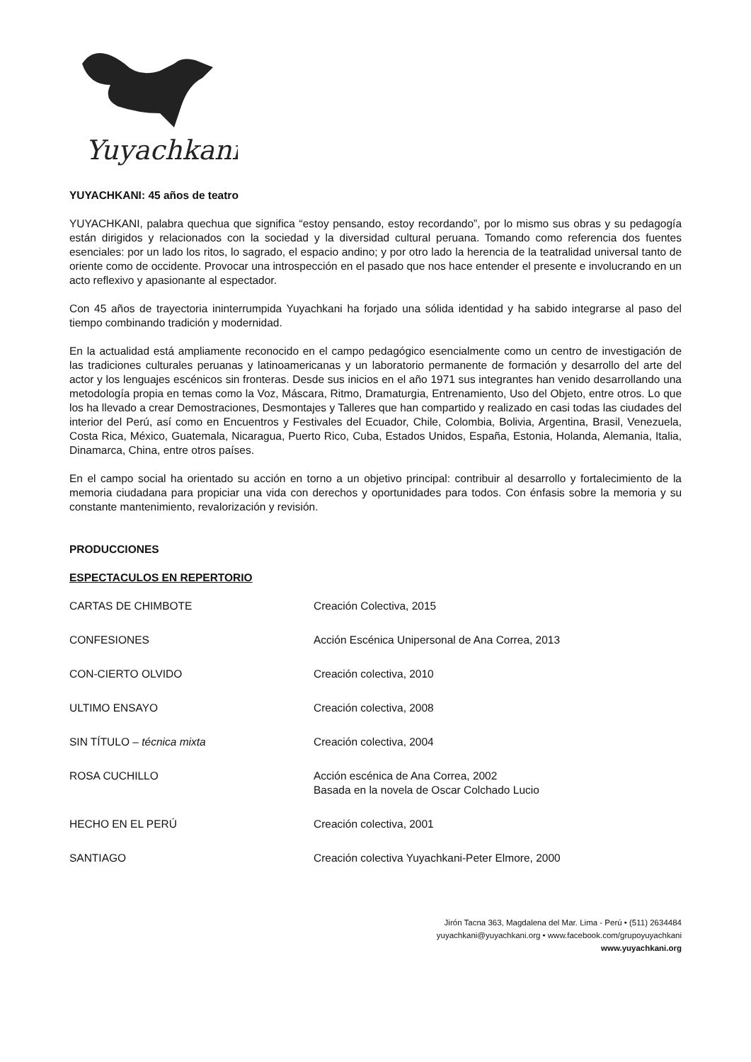Yuyachkani
YUYACHKANI: 45 años de teatro
YUYACHKANI, palabra quechua que significa “estoy pensando, estoy recordando”, por lo mismo sus obras y su pedagogía están dirigidos y relacionados con la sociedad y la diversidad cultural peruana. Tomando como referencia dos fuentes esenciales: por un lado los ritos, lo sagrado, el espacio andino; y por otro lado la herencia de la teatralidad universal tanto de oriente como de occidente. Provocar una introspección en el pasado que nos hace entender el presente e involucrando en un acto reflexivo y apasionante al espectador.
Con 45 años de trayectoria ininterrumpida Yuyachkani ha forjado una sólida identidad y ha sabido integrarse al paso del tiempo combinando tradición y modernidad.
En la actualidad está ampliamente reconocido en el campo pedagógico esencialmente como un centro de investigación de las tradiciones culturales peruanas y latinoamericanas y un laboratorio permanente de formación y desarrollo del arte del actor y los lenguajes escénicos sin fronteras. Desde sus inicios en el año 1971 sus integrantes han venido desarrollando una metodología propia en temas como la Voz, Máscara, Ritmo, Dramaturgia, Entrenamiento, Uso del Objeto, entre otros. Lo que los ha llevado a crear Demostraciones, Desmontajes y Talleres que han compartido y realizado en casi todas las ciudades del interior del Perú, así como en Encuentros y Festivales del Ecuador, Chile, Colombia, Bolivia, Argentina, Brasil, Venezuela, Costa Rica, México, Guatemala, Nicaragua, Puerto Rico, Cuba, Estados Unidos, España, Estonia, Holanda, Alemania, Italia, Dinamarca, China, entre otros países.
En el campo social ha orientado su acción en torno a un objetivo principal: contribuir al desarrollo y fortalecimiento de la memoria ciudadana para propiciar una vida con derechos y oportunidades para todos. Con énfasis sobre la memoria y su constante mantenimiento, revalorización y revisión.
PRODUCCIONES
ESPECTACULOS EN REPERTORIO
| CARTAS DE CHIMBOTE | Creación Colectiva, 2015 |
| CONFESIONES | Acción Escénica Unipersonal de Ana Correa, 2013 |
| CON-CIERTO OLVIDO | Creación colectiva, 2010 |
| ULTIMO ENSAYO | Creación colectiva, 2008 |
| SIN TÍTULO – técnica mixta | Creación colectiva, 2004 |
| ROSA CUCHILLO | Acción escénica de Ana Correa, 2002 Basada en la novela de Oscar Colchado Lucio |
| HECHO EN EL PERÚ | Creación colectiva, 2001 |
| SANTIAGO | Creación colectiva Yuyachkani-Peter Elmore, 2000 |
Jirón Tacna 363, Magdalena del Mar. Lima - Perú • (511) 2634484
yuyachkani@yuyachkani.org • www.facebook.com/grupoyuyachkani
www.yuyachkani.org